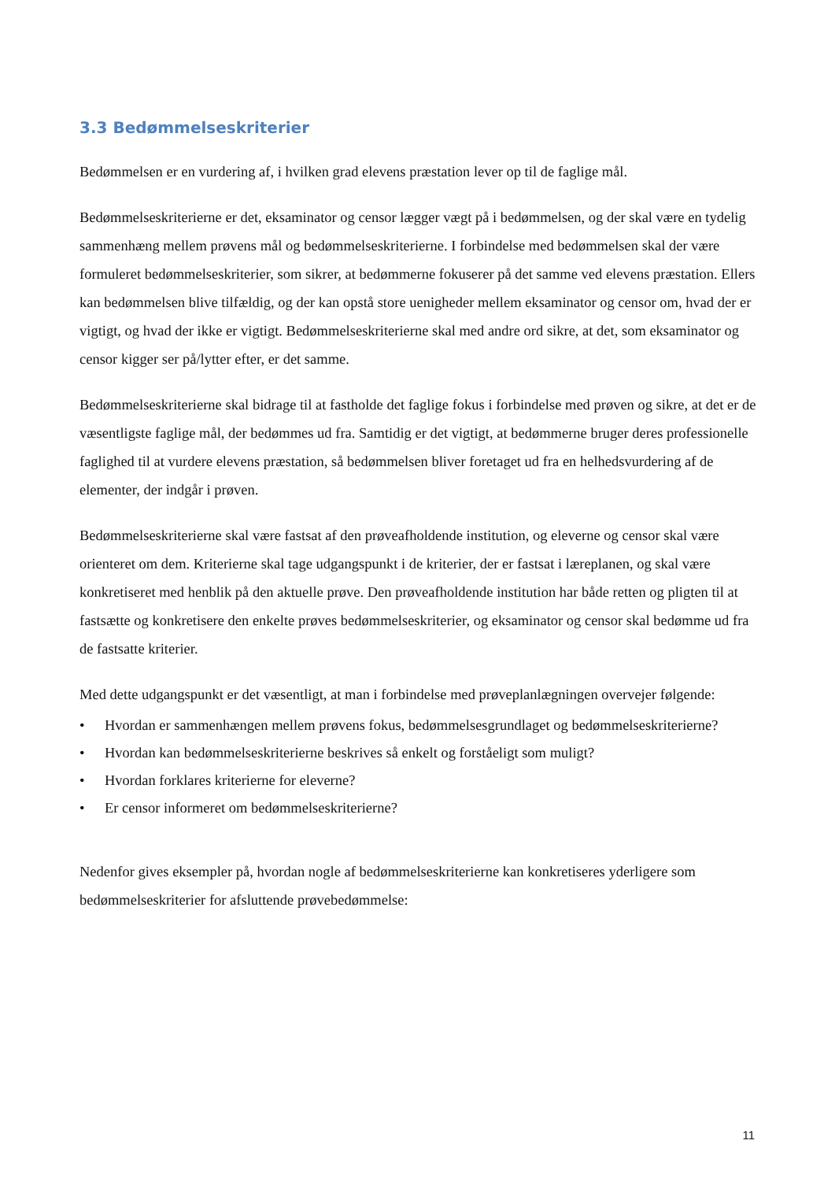3.3 Bedømmelseskriterier
Bedømmelsen er en vurdering af, i hvilken grad elevens præstation lever op til de faglige mål.
Bedømmelseskriterierne er det, eksaminator og censor lægger vægt på i bedømmelsen, og der skal være en tydelig sammenhæng mellem prøvens mål og bedømmelseskriterierne. I forbindelse med bedømmelsen skal der være formuleret bedømmelseskriterier, som sikrer, at bedømmerne fokuserer på det samme ved elevens præstation. Ellers kan bedømmelsen blive tilfældig, og der kan opstå store uenigheder mellem eksaminator og censor om, hvad der er vigtigt, og hvad der ikke er vigtigt. Bedømmelseskriterierne skal med andre ord sikre, at det, som eksaminator og censor kigger ser på/lytter efter, er det samme.
Bedømmelseskriterierne skal bidrage til at fastholde det faglige fokus i forbindelse med prøven og sikre, at det er de væsentligste faglige mål, der bedømmes ud fra. Samtidig er det vigtigt, at bedømmerne bruger deres professionelle faglighed til at vurdere elevens præstation, så bedømmelsen bliver foretaget ud fra en helhedsvurdering af de elementer, der indgår i prøven.
Bedømmelseskriterierne skal være fastsat af den prøveafholdende institution, og eleverne og censor skal være orienteret om dem. Kriterierne skal tage udgangspunkt i de kriterier, der er fastsat i læreplanen, og skal være konkretiseret med henblik på den aktuelle prøve. Den prøveafholdende institution har både retten og pligten til at fastsætte og konkretisere den enkelte prøves bedømmelseskriterier, og eksaminator og censor skal bedømme ud fra de fastsatte kriterier.
Med dette udgangspunkt er det væsentligt, at man i forbindelse med prøveplanlægningen overvejer følgende:
• Hvordan er sammenhængen mellem prøvens fokus, bedømmelsesgrundlaget og bedømmelseskriterierne?
• Hvordan kan bedømmelseskriterierne beskrives så enkelt og forståeligt som muligt?
• Hvordan forklares kriterierne for eleverne?
• Er censor informeret om bedømmelseskriterierne?
Nedenfor gives eksempler på, hvordan nogle af bedømmelseskriterierne kan konkretiseres yderligere som bedømmelseskriterier for afsluttende prøvebedømmelse:
11